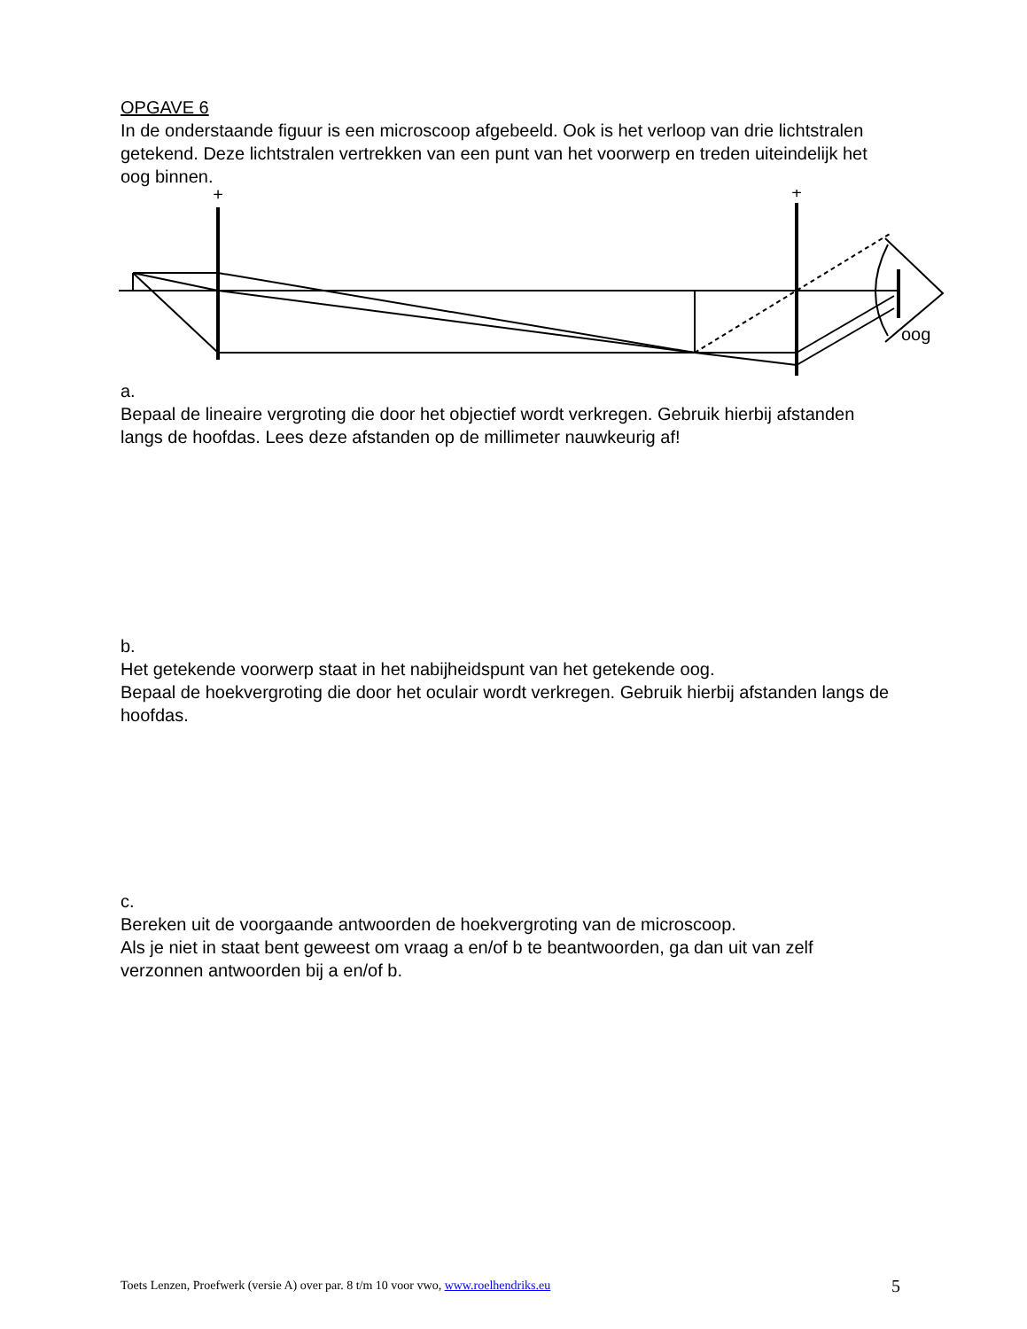OPGAVE 6
In de onderstaande figuur is een microscoop afgebeeld. Ook is het verloop van drie lichtstralen getekend. Deze lichtstralen vertrekken van een punt van het voorwerp en treden uiteindelijk het oog binnen.
+
+
oog
a.
Bepaal de lineaire vergroting die door het objectief wordt verkregen. Gebruik hierbij afstanden langs de hoofdas. Lees deze afstanden op de millimeter nauwkeurig af!
b.
Het getekende voorwerp staat in het nabijheidspunt van het getekende oog.
Bepaal de hoekvergroting die door het oculair wordt verkregen. Gebruik hierbij afstanden langs de hoofdas.
c.
Bereken uit de voorgaande antwoorden de hoekvergroting van de microscoop.
Als je niet in staat bent geweest om vraag a en/of b te beantwoorden, ga dan uit van zelf verzonnen antwoorden bij a en/of b.
Toets Lenzen, Proefwerk (versie A) over par. 8 t/m 10 voor vwo, www.roelhendriks.eu 5